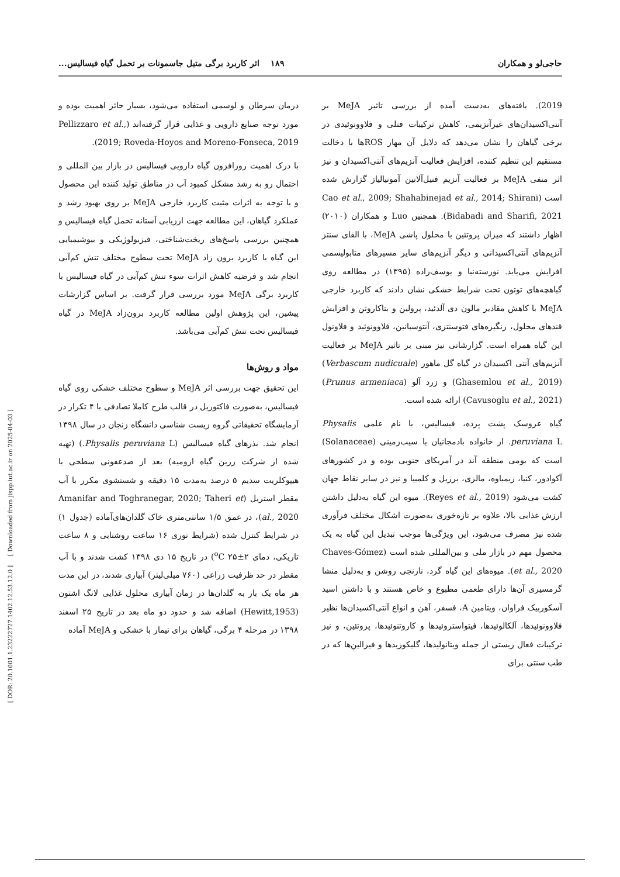[ DOR: 20.1001.1.23222727.1402.12.53.12.0 ] [ Downloaded from jispp.iut.ac.ir on 2025-04-03 ]
حاجی‌لو و همکاران ۱۸۹ اثر کاربرد برگی متیل جاسمونات بر تحمل گیاه فیسالیس...
2019). یافته‌های به‌دست آمده از بررسی تاثیر MeJA بر آنتی‌اکسیدان‌های غیرآنزیمی، کاهش ترکیبات فنلی و فلاوونوئیدی در برخی گیاهان را نشان می‌دهد که دلایل آن مهار ROSها با دخالت مستقیم این تنظیم کننده، افزایش فعالیت آنزیم‌های آنتی‌اکسیدان و نیز اثر منفی MeJA بر فعالیت آنزیم فنیل‌آلانین آمونیالیاز گزارش شده است (Cao et al., 2009; Shahabinejad et al., 2014; Shirani Bidabadi and Sharifi, 2021). همچنین Luo و همکاران (۲۰۱۰) اظهار داشتند که میزان پروتئین با محلول پاشی MeJA، با القای سنتز آنزیم‌های آنتی‌اکسیدانی و دیگر آنزیم‌های سایر مسیرهای متابولیسمی افزایش می‌یابد. نورسته‌نیا و یوسف‌زاده (۱۳۹۵) در مطالعه روی گیاهچه‌های توتون تحت شرایط خشکی نشان دادند که کاربرد خارجی MeJA با کاهش مقادیر مالون دی آلدئید، پرولین و بتاکاروتن و افزایش قندهای محلول، رنگیزه‌های فتوسنتزی، آنتوسیانین، فلاوونوئید و فلاونول این گیاه همراه است. گزارشاتی نیز مبنی بر تاثیر MeJA بر فعالیت آنزیم‌های آنتی اکسیدان در گیاه گل ماهور (Verbascum nudicuale) (Ghasemlou et al., 2019) و زرد آلو (Prunus armeniaca) (Cavusoglu et al., 2021) ارائه شده است.
گیاه عروسک پشت پرده، فیسالیس، با نام علمی Physalis peruviana L. از خانواده بادمجانیان یا سیب‌زمینی (Solanaceae) است که بومی منطقه آند در آمریکای جنوبی بوده و در کشورهای آکوادور، کنیا، زیمباوه، مالزی، برزیل و کلمبیا و نیز در سایر نقاط جهان کشت می‌شود (Reyes et al., 2019). میوه این گیاه به‌دلیل داشتن ارزش غذایی بالا، علاوه بر تازه‌خوری به‌صورت اشکال مختلف فرآوری شده نیز مصرف می‌شود، این ویژگی‌ها موجب تبدیل این گیاه به یک محصول مهم در بازار ملی و بین‌المللی شده است (Chaves-Gómez et al., 2020). میوه‌های این گیاه گرد، نارنجی روشن و به‌دلیل منشا گرمسیری آن‌ها دارای طعمی مطبوع و خاص هستند و با داشتن اسید آسکوربیک فراوان، ویتامین A، فسفر، آهن و انواع آنتی‌اکسیدان‌ها نظیر فلاوونوئیدها، آلکالوئیدها، فیتواستروئیدها و کاروتنوئیدها، پروتئین، و نیز ترکیبات فعال زیستی از جمله ویتانولیدها، گلیکوزیدها و فیزالین‌ها که در طب سنتی برای
درمان سرطان و لوسمی استفاده می‌شود، بسیار حائز اهمیت بوده و مورد توجه صنایع دارویی و غذایی قرار گرفته‌اند (Pellizzaro et al., 2019; Roveda-Hoyos and Moreno-Fonseca, 2019).
با درک اهمیت روزافزون گیاه دارویی فیسالیس در بازار بین المللی و احتمال رو به رشد مشکل کمبود آب در مناطق تولید کننده این محصول و با توجه به اثرات مثبت کاربرد خارجی MeJA بر روی بهبود رشد و عملکرد گیاهان، این مطالعه جهت ارزیابی آستانه تحمل گیاه فیسالیس و همچنین بررسی پاسخ‌های ریخت‌شناختی، فیزیولوژیکی و بیوشیمیایی این گیاه با کاربرد برون زاد MeJA تحت سطوح مختلف تنش کم‌آبی انجام شد و فرضیه کاهش اثرات سوء تنش کم‌آبی در گیاه فیسالیس با کاربرد برگی MeJA مورد بررسی قرار گرفت. بر اساس گزارشات پیشین، این پژوهش اولین مطالعه کاربرد برون‌زاد MeJA در گیاه فیسالیس تحت تنش کم‌آبی می‌باشد.
مواد و روش‌ها
این تحقیق جهت بررسی اثر MeJA و سطوح مختلف خشکی روی گیاه فیسالیس، به‌صورت فاکتوریل در قالب طرح کاملا تصادفی با ۴ تکرار در آزمایشگاه تحقیقاتی گروه زیست شناسی دانشگاه زنجان در سال ۱۳۹۸ انجام شد. بذرهای گیاه فیسالیس (Physalis peruviana L.) (تهیه شده از شرکت زرین گیاه ارومیه) بعد از ضدعفونی سطحی با هیپوکلریت سدیم ۵ درصد به‌مدت ۱۵ دقیقه و شستشوی مکرر با آب مقطر استریل (Amanifar and Toghranegar, 2020; Taheri et al., 2020)، در عمق ۱/۵ سانتی‌متری خاک گلدان‌های‌آماده (جدول ۱) در شرایط کنترل شده (شرایط نوری ۱۶ ساعت روشنایی و ۸ ساعت تاریکی، دمای <sup>o</sup>C ۲۵±۲) در تاریخ ۱۵ دی ۱۳۹۸ کشت شدند و با آب مقطر در حد ظرفیت زراعی (۷۶۰ میلی‌لیتر) آبیاری شدند، در این مدت هر ماه یک بار به گلدان‌ها در زمان آبیاری محلول غذایی لانگ اشتون (Hewitt,1953) اضافه شد و حدود دو ماه بعد در تاریخ ۲۵ اسفند ۱۳۹۸ در مرحله ۴ برگی، گیاهان برای تیمار با خشکی و MeJA آماده